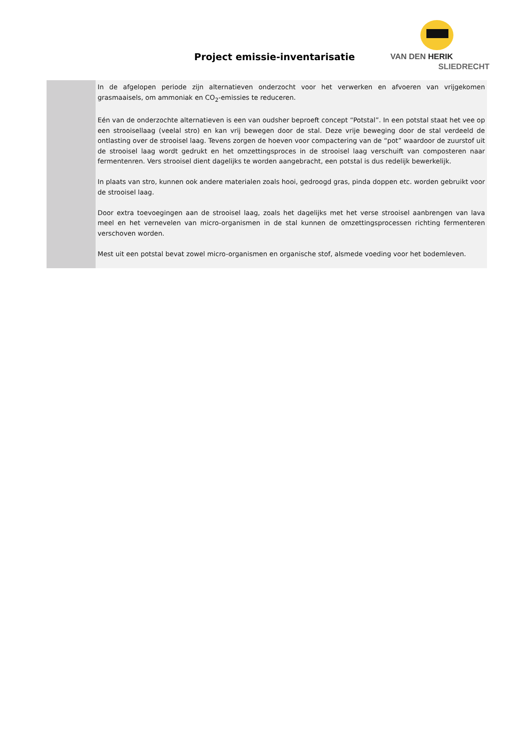Project emissie-inventarisatie
VAN DEN HERIK
SLIEDRECHT
In de afgelopen periode zijn alternatieven onderzocht voor het verwerken en afvoeren van vrijgekomen grasmaaisels, om ammoniak en CO<sub>2</sub>-emissies te reduceren.
Eén van de onderzochte alternatieven is een van oudsher beproeft concept “Potstal”. In een potstal staat het vee op een strooisellaag (veelal stro) en kan vrij bewegen door de stal. Deze vrije beweging door de stal verdeeld de ontlasting over de strooisel laag. Tevens zorgen de hoeven voor compactering van de “pot” waardoor de zuurstof uit de strooisel laag wordt gedrukt en het omzettingsproces in de strooisel laag verschuift van composteren naar fermentenren. Vers strooisel dient dagelijks te worden aangebracht, een potstal is dus redelijk bewerkelijk.
In plaats van stro, kunnen ook andere materialen zoals hooi, gedroogd gras, pinda doppen etc. worden gebruikt voor de strooisel laag.
Door extra toevoegingen aan de strooisel laag, zoals het dagelijks met het verse strooisel aanbrengen van lava meel en het vernevelen van micro-organismen in de stal kunnen de omzettingsprocessen richting fermenteren verschoven worden.
Mest uit een potstal bevat zowel micro-organismen en organische stof, alsmede voeding voor het bodemleven.